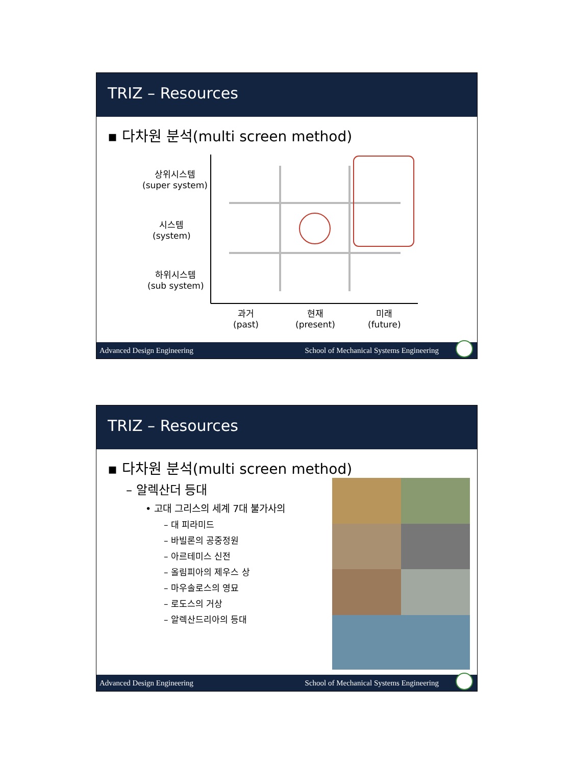TRIZ – Resources
▪ 다차원 분석(multi screen method)
상위시스템
(super system)
시스템
(system)
하위시스템
(sub system)
과거
(past)
현재
(present)
미래
(future)
Advanced Design Engineering School of Mechanical Systems Engineering
TRIZ – Resources
▪ 다차원 분석(multi screen method)
– 알렉산더 등대
• 고대 그리스의 세계 7대 불가사의
– 대 피라미드
– 바빌론의 공중정원
– 아르테미스 신전
– 올림피아의 제우스 상
– 마우솔로스의 영묘
– 로도스의 거상
– 알렉산드리아의 등대
Advanced Design Engineering School of Mechanical Systems Engineering